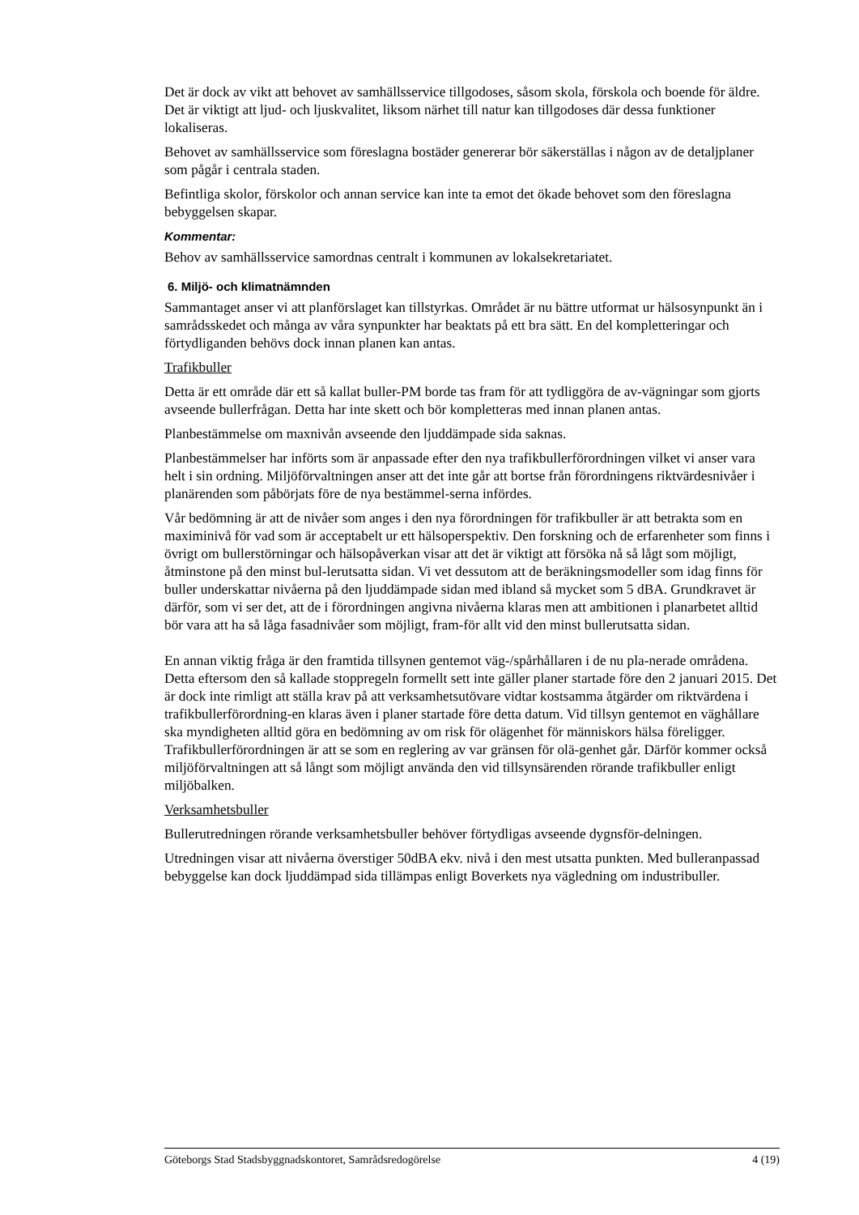Det är dock av vikt att behovet av samhällsservice tillgodoses, såsom skola, förskola och boende för äldre. Det är viktigt att ljud- och ljuskvalitet, liksom närhet till natur kan tillgodoses där dessa funktioner lokaliseras.
Behovet av samhällsservice som föreslagna bostäder genererar bör säkerställas i någon av de detaljplaner som pågår i centrala staden.
Befintliga skolor, förskolor och annan service kan inte ta emot det ökade behovet som den föreslagna bebyggelsen skapar.
Kommentar:
Behov av samhällsservice samordnas centralt i kommunen av lokalsekretariatet.
6. Miljö- och klimatnämnden
Sammantaget anser vi att planförslaget kan tillstyrkas. Området är nu bättre utformat ur hälsosynpunkt än i samrådsskedet och många av våra synpunkter har beaktats på ett bra sätt. En del kompletteringar och förtydliganden behövs dock innan planen kan antas.
Trafikbuller
Detta är ett område där ett så kallat buller-PM borde tas fram för att tydliggöra de av-vägningar som gjorts avseende bullerfrågan. Detta har inte skett och bör kompletteras med innan planen antas.
Planbestämmelse om maxnivån avseende den ljuddämpade sida saknas.
Planbestämmelser har införts som är anpassade efter den nya trafikbullerförordningen vilket vi anser vara helt i sin ordning. Miljöförvaltningen anser att det inte går att bortse från förordningens riktvärdesnivåer i planärenden som påbörjats före de nya bestämmel-serna infördes.
Vår bedömning är att de nivåer som anges i den nya förordningen för trafikbuller är att betrakta som en maximinivå för vad som är acceptabelt ur ett hälsoperspektiv. Den forskning och de erfarenheter som finns i övrigt om bullerstörningar och hälsopåverkan visar att det är viktigt att försöka nå så lågt som möjligt, åtminstone på den minst bul-lerutsatta sidan. Vi vet dessutom att de beräkningsmodeller som idag finns för buller underskattar nivåerna på den ljuddämpade sidan med ibland så mycket som 5 dBA. Grundkravet är därför, som vi ser det, att de i förordningen angivna nivåerna klaras men att ambitionen i planarbetet alltid bör vara att ha så låga fasadnivåer som möjligt, fram-för allt vid den minst bullerutsatta sidan.
En annan viktig fråga är den framtida tillsynen gentemot väg-/spårhållaren i de nu pla-nerade områdena. Detta eftersom den så kallade stoppregeln formellt sett inte gäller planer startade före den 2 januari 2015. Det är dock inte rimligt att ställa krav på att verksamhetsutövare vidtar kostsamma åtgärder om riktvärdena i trafikbullerförordning-en klaras även i planer startade före detta datum. Vid tillsyn gentemot en väghållare ska myndigheten alltid göra en bedömning av om risk för olägenhet för människors hälsa föreligger. Trafikbullerförordningen är att se som en reglering av var gränsen för olä-genhet går. Därför kommer också miljöförvaltningen att så långt som möjligt använda den vid tillsynsärenden rörande trafikbuller enligt miljöbalken.
Verksamhetsbuller
Bullerutredningen rörande verksamhetsbuller behöver förtydligas avseende dygnsför-delningen.
Utredningen visar att nivåerna överstiger 50dBA ekv. nivå i den mest utsatta punkten. Med bulleranpassad bebyggelse kan dock ljuddämpad sida tillämpas enligt Boverkets nya vägledning om industribuller.
Göteborgs Stad Stadsbyggnadskontoret, Samrådsredogörelse 4 (19)